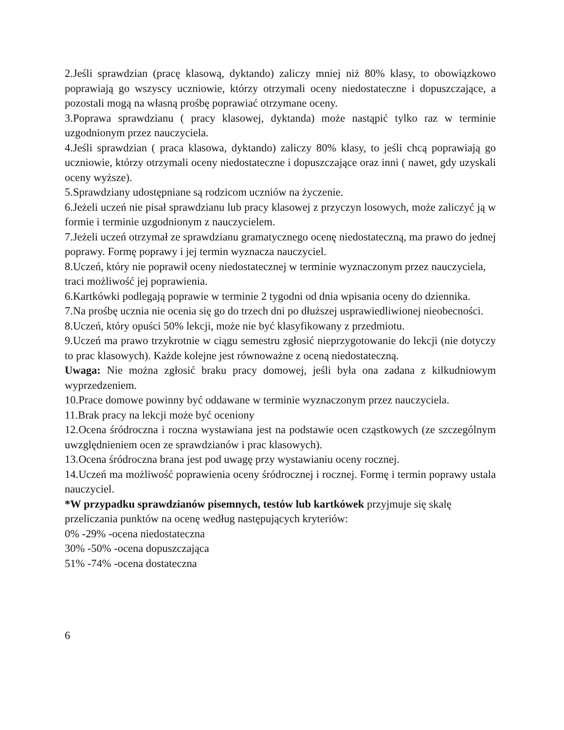2.Jeśli sprawdzian (pracę klasową, dyktando) zaliczy mniej niż 80% klasy, to obowiązkowo poprawiają go wszyscy uczniowie, którzy otrzymali oceny niedostateczne i dopuszczające, a pozostali mogą na własną prośbę poprawiać otrzymane oceny.
3.Poprawa sprawdzianu ( pracy klasowej, dyktanda) może nastąpić tylko raz w terminie uzgodnionym przez nauczyciela.
4.Jeśli sprawdzian ( praca klasowa, dyktando) zaliczy 80% klasy, to jeśli chcą poprawiają go uczniowie, którzy otrzymali oceny niedostateczne i dopuszczające oraz inni ( nawet, gdy uzyskali oceny wyższe).
5.Sprawdziany udostępniane są rodzicom uczniów na życzenie.
6.Jeżeli uczeń nie pisał sprawdzianu lub pracy klasowej z przyczyn losowych, może zaliczyć ją w formie i terminie uzgodnionym z nauczycielem.
7.Jeżeli uczeń otrzymał ze sprawdzianu gramatycznego ocenę niedostateczną, ma prawo do jednej poprawy. Formę poprawy i jej termin wyznacza nauczyciel.
8.Uczeń, który nie poprawił oceny niedostatecznej w terminie wyznaczonym przez nauczyciela, traci możliwość jej poprawienia.
6.Kartkówki podlegają poprawie w terminie 2 tygodni od dnia wpisania oceny do dziennika.
7.Na prośbę ucznia nie ocenia się go do trzech dni po dłuższej usprawiedliwionej nieobecności.
8.Uczeń, który opuści 50% lekcji, może nie być klasyfikowany z przedmiotu.
9.Uczeń ma prawo trzykrotnie w ciągu semestru zgłosić nieprzygotowanie do lekcji (nie dotyczy to prac klasowych). Każde kolejne jest równoważne z oceną niedostateczną.
Uwaga: Nie można zgłosić braku pracy domowej, jeśli była ona zadana z kilkudniowym wyprzedzeniem.
10.Prace domowe powinny być oddawane w terminie wyznaczonym przez nauczyciela.
11.Brak pracy na lekcji może być oceniony
12.Ocena śródroczna i roczna wystawiana jest na podstawie ocen cząstkowych (ze szczególnym uwzględnieniem ocen ze sprawdzianów i prac klasowych).
13.Ocena śródroczna brana jest pod uwagę przy wystawianiu oceny rocznej.
14.Uczeń ma możliwość poprawienia oceny śródrocznej i rocznej. Formę i termin poprawy ustala nauczyciel.
*W przypadku sprawdzianów pisemnych, testów lub kartkówek przyjmuje się skalę
przeliczania punktów na ocenę według następujących kryteriów:
0% -29% -ocena niedostateczna
30% -50% -ocena dopuszczająca
51% -74% -ocena dostateczna
6